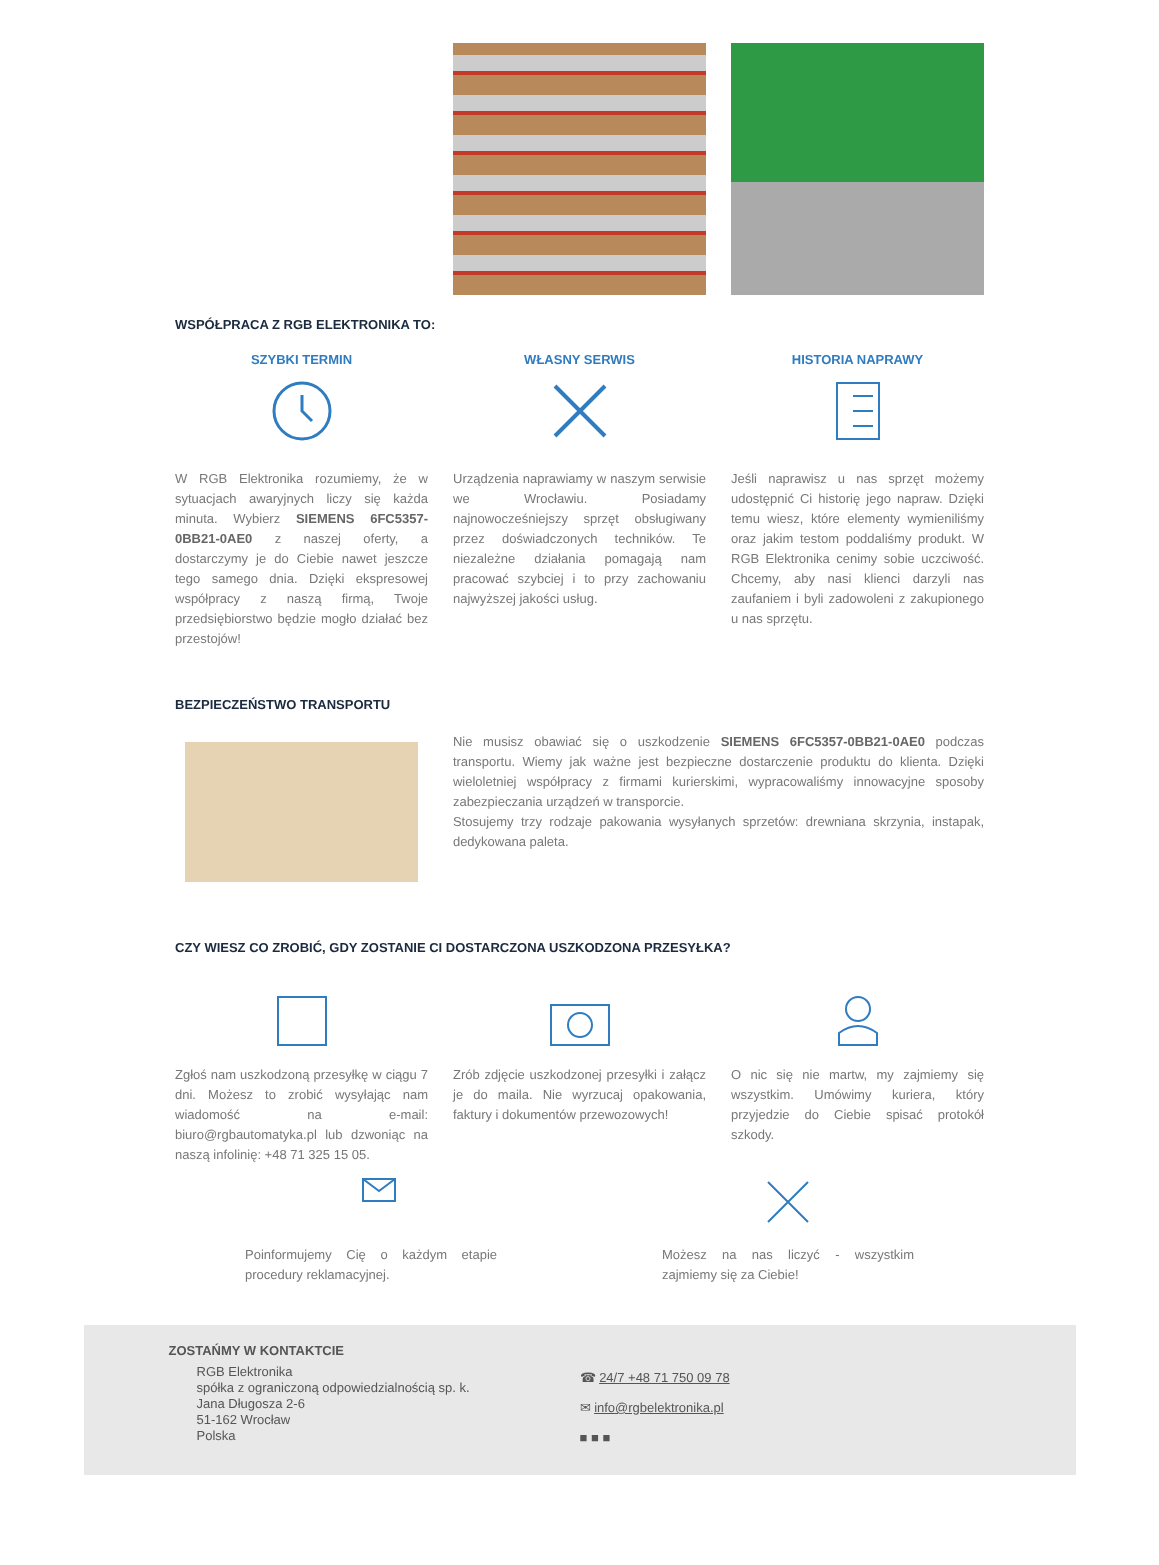WSPÓŁPRACA Z RGB ELEKTRONIKA TO:
SZYBKI TERMIN
W RGB Elektronika rozumiemy, że w sytuacjach awaryjnych liczy się każda minuta. Wybierz SIEMENS 6FC5357-0BB21-0AE0 z naszej oferty, a dostarczymy je do Ciebie nawet jeszcze tego samego dnia. Dzięki ekspresowej współpracy z naszą firmą, Twoje przedsiębiorstwo będzie mogło działać bez przestojów!
WŁASNY SERWIS
Urządzenia naprawiamy w naszym serwisie we Wrocławiu. Posiadamy najnowocześniejszy sprzęt obsługiwany przez doświadczonych techników. Te niezależne działania pomagają nam pracować szybciej i to przy zachowaniu najwyższej jakości usług.
HISTORIA NAPRAWY
Jeśli naprawisz u nas sprzęt możemy udostępnić Ci historię jego napraw. Dzięki temu wiesz, które elementy wymieniliśmy oraz jakim testom poddaliśmy produkt. W RGB Elektronika cenimy sobie uczciwość. Chcemy, aby nasi klienci darzyli nas zaufaniem i byli zadowoleni z zakupionego u nas sprzętu.
BEZPIECZEŃSTWO TRANSPORTU
Nie musisz obawiać się o uszkodzenie SIEMENS 6FC5357-0BB21-0AE0 podczas transportu. Wiemy jak ważne jest bezpieczne dostarczenie produktu do klienta. Dzięki wieloletniej współpracy z firmami kurierskimi, wypracowaliśmy innowacyjne sposoby zabezpieczania urządzeń w transporcie.
Stosujemy trzy rodzaje pakowania wysyłanych sprzetów: drewniana skrzynia, instapak, dedykowana paleta.
CZY WIESZ CO ZROBIĆ, GDY ZOSTANIE CI DOSTARCZONA USZKODZONA PRZESYŁKA?
Zgłoś nam uszkodzoną przesyłkę w ciągu 7 dni. Możesz to zrobić wysyłając nam wiadomość na e-mail: biuro@rgbautomatyka.pl lub dzwoniąc na naszą infolinię: +48 71 325 15 05.
Zrób zdjęcie uszkodzonej przesyłki i załącz je do maila. Nie wyrzucaj opakowania, faktury i dokumentów przewozowych!
O nic się nie martw, my zajmiemy się wszystkim. Umówimy kuriera, który przyjedzie do Ciebie spisać protokół szkody.
Poinformujemy Cię o każdym etapie procedury reklamacyjnej.
Możesz na nas liczyć - wszystkim zajmiemy się za Ciebie!
ZOSTAŃMY W KONTAKTCIE
RGB Elektronika
spółka z ograniczoną odpowiedzialnością sp. k.
Jana Długosza 2-6
51-162 Wrocław
Polska
☎ 24/7 +48 71 750 09 78
✉ info@rgbelektronika.pl
■ ■ ■